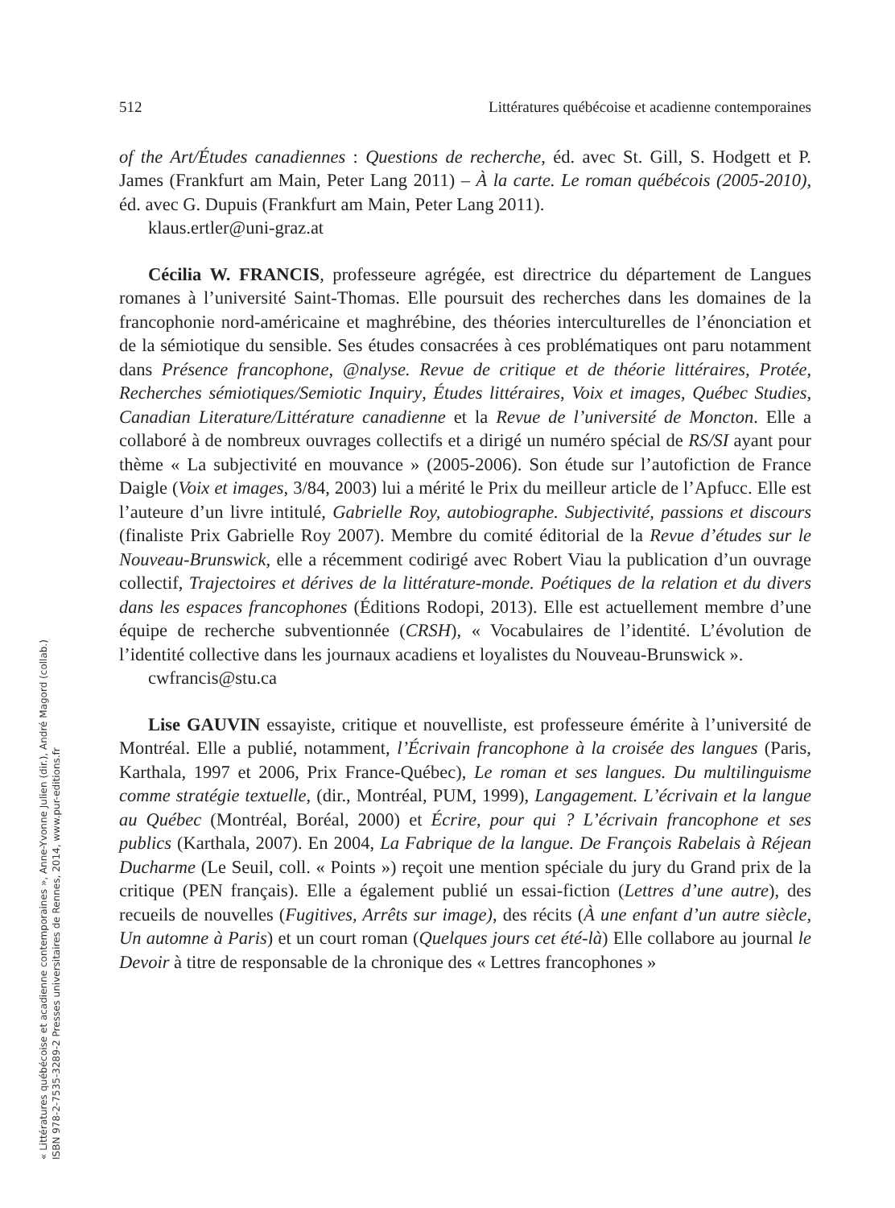512 Littératures québécoise et acadienne contemporaines
of the Art/Études canadiennes : Questions de recherche, éd. avec St. Gill, S. Hodgett et P. James (Frankfurt am Main, Peter Lang 2011) – À la carte. Le roman québécois (2005-2010), éd. avec G. Dupuis (Frankfurt am Main, Peter Lang 2011).
klaus.ertler@uni-graz.at
Cécilia W. FRANCIS, professeure agrégée, est directrice du département de Langues romanes à l’université Saint-Thomas. Elle poursuit des recherches dans les domaines de la francophonie nord-américaine et maghrébine, des théories interculturelles de l’énonciation et de la sémiotique du sensible. Ses études consacrées à ces problématiques ont paru notamment dans Présence francophone, @nalyse. Revue de critique et de théorie littéraires, Protée, Recherches sémiotiques/Semiotic Inquiry, Études littéraires, Voix et images, Québec Studies, Canadian Literature/Littérature canadienne et la Revue de l’université de Moncton. Elle a collaboré à de nombreux ouvrages collectifs et a dirigé un numéro spécial de RS/SI ayant pour thème « La subjectivité en mouvance » (2005-2006). Son étude sur l’autofiction de France Daigle (Voix et images, 3/84, 2003) lui a mérité le Prix du meilleur article de l’Apfucc. Elle est l’auteure d’un livre intitulé, Gabrielle Roy, autobiographe. Subjectivité, passions et discours (finaliste Prix Gabrielle Roy 2007). Membre du comité éditorial de la Revue d’études sur le Nouveau-Brunswick, elle a récemment codirigé avec Robert Viau la publication d’un ouvrage collectif, Trajectoires et dérives de la littérature-monde. Poétiques de la relation et du divers dans les espaces francophones (Éditions Rodopi, 2013). Elle est actuellement membre d’une équipe de recherche subventionnée (CRSH), « Vocabulaires de l’identité. L’évolution de l’identité collective dans les journaux acadiens et loyalistes du Nouveau-Brunswick ».
cwfrancis@stu.ca
Lise GAUVIN essayiste, critique et nouvelliste, est professeure émérite à l’université de Montréal. Elle a publié, notamment, l’Écrivain francophone à la croisée des langues (Paris, Karthala, 1997 et 2006, Prix France-Québec), Le roman et ses langues. Du multilinguisme comme stratégie textuelle, (dir., Montréal, PUM, 1999), Langagement. L’écrivain et la langue au Québec (Montréal, Boréal, 2000) et Écrire, pour qui ? L’écrivain francophone et ses publics (Karthala, 2007). En 2004, La Fabrique de la langue. De François Rabelais à Réjean Ducharme (Le Seuil, coll. « Points ») reçoit une mention spéciale du jury du Grand prix de la critique (PEN français). Elle a également publié un essai-fiction (Lettres d’une autre), des recueils de nouvelles (Fugitives, Arrêts sur image), des récits (À une enfant d’un autre siècle, Un automne à Paris) et un court roman (Quelques jours cet été-là) Elle collabore au journal le Devoir à titre de responsable de la chronique des « Lettres francophones »
« Littératures québécoise et acadienne contemporaines », Anne-Yvonne Julien (dir.), André Magord (collab.)
ISBN 978-2-7535-3289-2 Presses universitaires de Rennes, 2014, www.pur-editions.fr